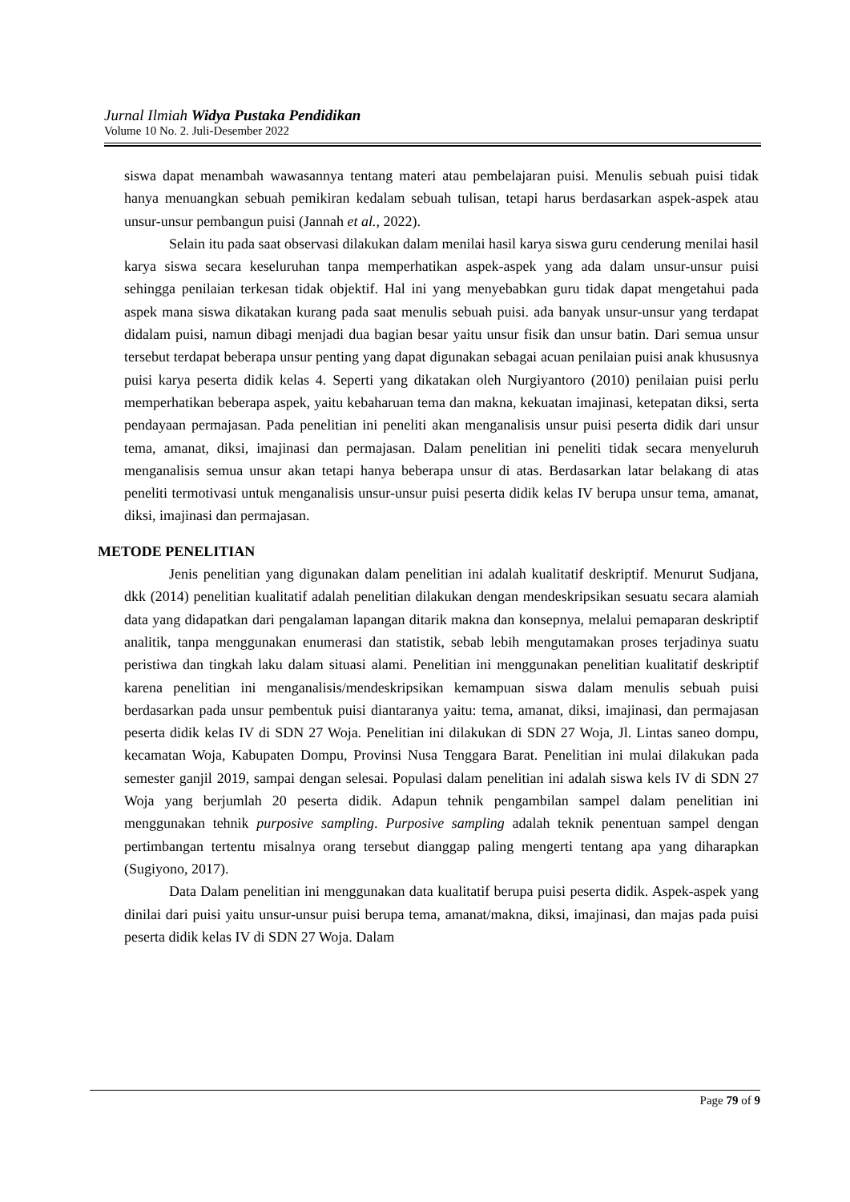Jurnal Ilmiah Widya Pustaka Pendidikan
Volume 10 No. 2. Juli-Desember 2022
siswa dapat menambah wawasannya tentang materi atau pembelajaran puisi. Menulis sebuah puisi tidak hanya menuangkan sebuah pemikiran kedalam sebuah tulisan, tetapi harus berdasarkan aspek-aspek atau unsur-unsur pembangun puisi (Jannah et al., 2022).
Selain itu pada saat observasi dilakukan dalam menilai hasil karya siswa guru cenderung menilai hasil karya siswa secara keseluruhan tanpa memperhatikan aspek-aspek yang ada dalam unsur-unsur puisi sehingga penilaian terkesan tidak objektif. Hal ini yang menyebabkan guru tidak dapat mengetahui pada aspek mana siswa dikatakan kurang pada saat menulis sebuah puisi. ada banyak unsur-unsur yang terdapat didalam puisi, namun dibagi menjadi dua bagian besar yaitu unsur fisik dan unsur batin. Dari semua unsur tersebut terdapat beberapa unsur penting yang dapat digunakan sebagai acuan penilaian puisi anak khususnya puisi karya peserta didik kelas 4. Seperti yang dikatakan oleh Nurgiyantoro (2010) penilaian puisi perlu memperhatikan beberapa aspek, yaitu kebaharuan tema dan makna, kekuatan imajinasi, ketepatan diksi, serta pendayaan permajasan. Pada penelitian ini peneliti akan menganalisis unsur puisi peserta didik dari unsur tema, amanat, diksi, imajinasi dan permajasan. Dalam penelitian ini peneliti tidak secara menyeluruh menganalisis semua unsur akan tetapi hanya beberapa unsur di atas. Berdasarkan latar belakang di atas peneliti termotivasi untuk menganalisis unsur-unsur puisi peserta didik kelas IV berupa unsur tema, amanat, diksi, imajinasi dan permajasan.
METODE PENELITIAN
Jenis penelitian yang digunakan dalam penelitian ini adalah kualitatif deskriptif. Menurut Sudjana, dkk (2014) penelitian kualitatif adalah penelitian dilakukan dengan mendeskripsikan sesuatu secara alamiah data yang didapatkan dari pengalaman lapangan ditarik makna dan konsepnya, melalui pemaparan deskriptif analitik, tanpa menggunakan enumerasi dan statistik, sebab lebih mengutamakan proses terjadinya suatu peristiwa dan tingkah laku dalam situasi alami. Penelitian ini menggunakan penelitian kualitatif deskriptif karena penelitian ini menganalisis/mendeskripsikan kemampuan siswa dalam menulis sebuah puisi berdasarkan pada unsur pembentuk puisi diantaranya yaitu: tema, amanat, diksi, imajinasi, dan permajasan peserta didik kelas IV di SDN 27 Woja. Penelitian ini dilakukan di SDN 27 Woja, Jl. Lintas saneo dompu, kecamatan Woja, Kabupaten Dompu, Provinsi Nusa Tenggara Barat. Penelitian ini mulai dilakukan pada semester ganjil 2019, sampai dengan selesai. Populasi dalam penelitian ini adalah siswa kels IV di SDN 27 Woja yang berjumlah 20 peserta didik. Adapun tehnik pengambilan sampel dalam penelitian ini menggunakan tehnik purposive sampling. Purposive sampling adalah teknik penentuan sampel dengan pertimbangan tertentu misalnya orang tersebut dianggap paling mengerti tentang apa yang diharapkan (Sugiyono, 2017).
Data Dalam penelitian ini menggunakan data kualitatif berupa puisi peserta didik. Aspek-aspek yang dinilai dari puisi yaitu unsur-unsur puisi berupa tema, amanat/makna, diksi, imajinasi, dan majas pada puisi peserta didik kelas IV di SDN 27 Woja. Dalam
Page 79 of 9